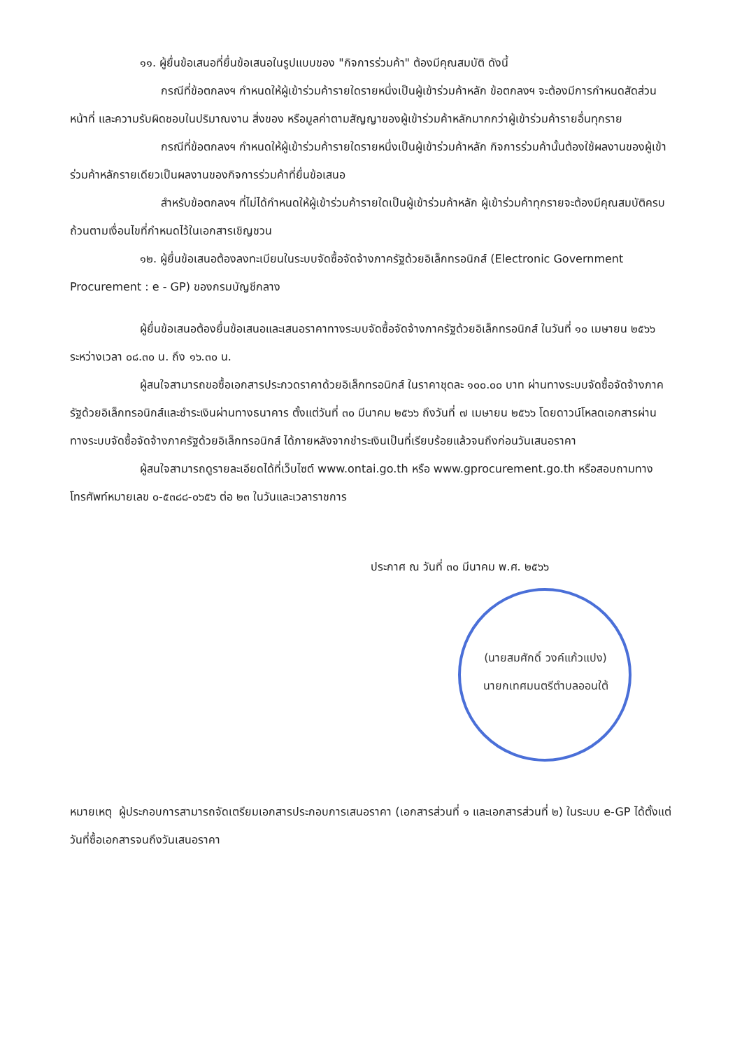๑๑. ผู้ยื่นข้อเสนอที่ยื่นข้อเสนอในรูปแบบของ "กิจการร่วมค้า" ต้องมีคุณสมบัติ ดังนี้
กรณีที่ข้อตกลงฯ กำหนดให้ผู้เข้าร่วมค้ารายใดรายหนึ่งเป็นผู้เข้าร่วมค้าหลัก ข้อตกลงฯ จะต้องมีการกำหนดสัดส่วนหน้าที่ และความรับผิดชอบในปริมาณงาน สิ่งของ หรือมูลค่าตามสัญญาของผู้เข้าร่วมค้าหลักมากกว่าผู้เข้าร่วมค้ารายอื่นทุกราย
กรณีที่ข้อตกลงฯ กำหนดให้ผู้เข้าร่วมค้ารายใดรายหนึ่งเป็นผู้เข้าร่วมค้าหลัก กิจการร่วมค้านั้นต้องใช้ผลงานของผู้เข้าร่วมค้าหลักรายเดียวเป็นผลงานของกิจการร่วมค้าที่ยื่นข้อเสนอ
สำหรับข้อตกลงฯ ที่ไม่ได้กำหนดให้ผู้เข้าร่วมค้ารายใดเป็นผู้เข้าร่วมค้าหลัก ผู้เข้าร่วมค้าทุกรายจะต้องมีคุณสมบัติครบถ้วนตามเงื่อนไขที่กำหนดไว้ในเอกสารเชิญชวน
๑๒. ผู้ยื่นข้อเสนอต้องลงทะเบียนในระบบจัดซื้อจัดจ้างภาครัฐด้วยอิเล็กทรอนิกส์ (Electronic Government Procurement : e - GP) ของกรมบัญชีกลาง
ผู้ยื่นข้อเสนอต้องยื่นข้อเสนอและเสนอราคาทางระบบจัดซื้อจัดจ้างภาครัฐด้วยอิเล็กทรอนิกส์ ในวันที่ ๑๐ เมษายน ๒๕๖๖ ระหว่างเวลา ๐๘.๓๐ น. ถึง ๑๖.๓๐ น.
ผู้สนใจสามารถขอซื้อเอกสารประกวดราคาด้วยอิเล็กทรอนิกส์ ในราคาชุดละ ๑๐๐.๐๐ บาท ผ่านทางระบบจัดซื้อจัดจ้างภาครัฐด้วยอิเล็กทรอนิกส์และชำระเงินผ่านทางธนาคาร ตั้งแต่วันที่ ๓๐ มีนาคม ๒๕๖๖ ถึงวันที่ ๗ เมษายน ๒๕๖๖ โดยดาวน์โหลดเอกสารผ่านทางระบบจัดซื้อจัดจ้างภาครัฐด้วยอิเล็กทรอนิกส์ ได้ภายหลังจากชำระเงินเป็นที่เรียบร้อยแล้วจนถึงก่อนวันเสนอราคา
ผู้สนใจสามารถดูรายละเอียดได้ที่เว็บไซต์ www.ontai.go.th หรือ www.gprocurement.go.th หรือสอบถามทางโทรศัพท์หมายเลข ๐-๕๓๘๘-๐๖๕๖ ต่อ ๒๓ ในวันและเวลาราชการ
ประกาศ ณ วันที่ ๓๐ มีนาคม พ.ศ. ๒๕๖๖
(นายสมศักดิ์ วงค์แก้วแปง)
นายกเทศมนตรีตำบลออนใต้
หมายเหตุ ผู้ประกอบการสามารถจัดเตรียมเอกสารประกอบการเสนอราคา (เอกสารส่วนที่ ๑ และเอกสารส่วนที่ ๒) ในระบบ e-GP ได้ตั้งแต่วันที่ซื้อเอกสารจนถึงวันเสนอราคา